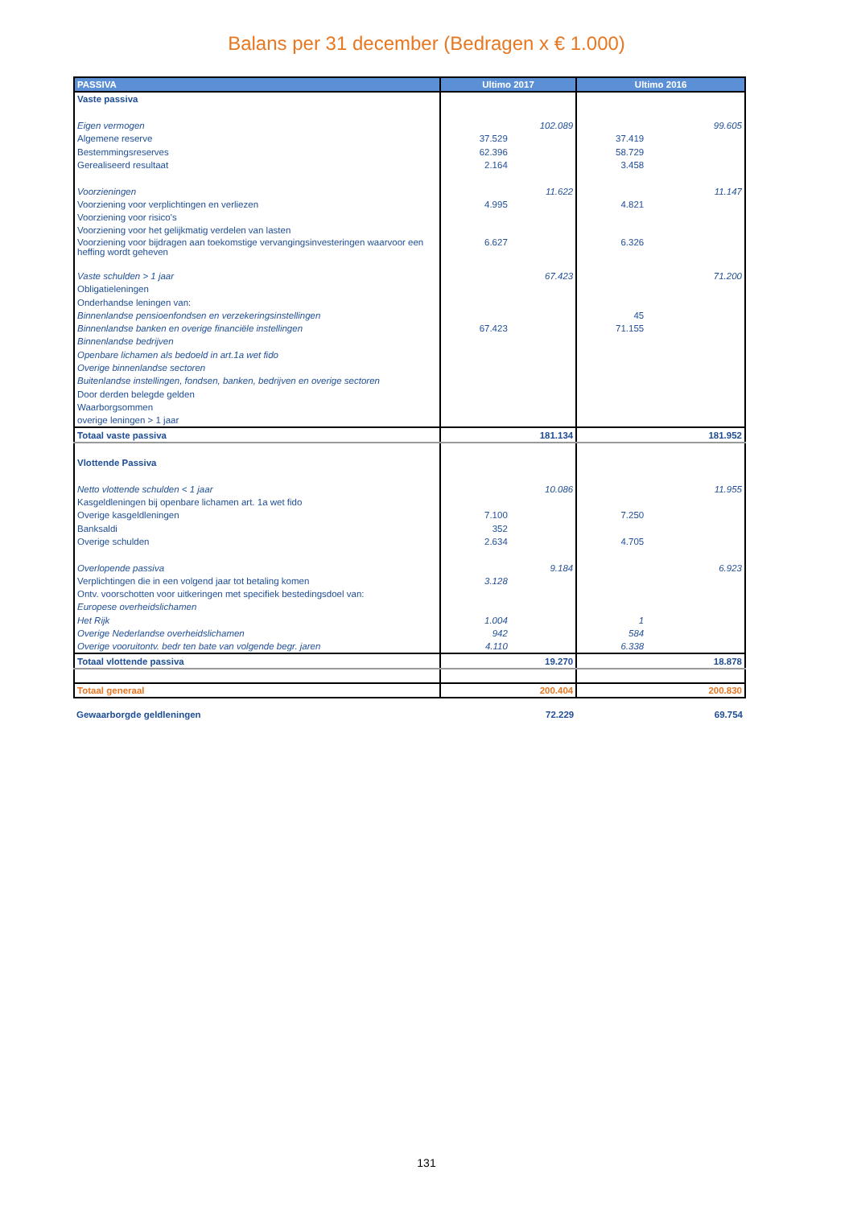Balans per 31 december (Bedragen x € 1.000)
| PASSIVA | Ultimo 2017 | Ultimo 2016 |
| --- | --- | --- |
| Vaste passiva | | |
| Eigen vermogen | 102.089 | 99.605 |
| Algemene reserve | 37.529 | 37.419 |
| Bestemmingsreserves | 62.396 | 58.729 |
| Gerealiseerd resultaat | 2.164 | 3.458 |
| Voorzieningen | 11.622 | 11.147 |
| Voorziening voor verplichtingen en verliezen | 4.995 | 4.821 |
| Voorziening voor risico's | | |
| Voorziening voor het gelijkmatig verdelen van lasten | | |
| Voorziening voor bijdragen aan toekomstige vervangingsinvesteringen waarvoor een heffing wordt geheven | 6.627 | 6.326 |
| Vaste schulden > 1 jaar | 67.423 | 71.200 |
| Obligatieleningen | | |
| Onderhandse leningen van: | | |
| Binnenlandse pensioenfondsen en verzekeringsinstellingen | | 45 |
| Binnenlandse banken en overige financiële instellingen | 67.423 | 71.155 |
| Binnenlandse bedrijven | | |
| Openbare lichamen als bedoeld in art.1a wet fido | | |
| Overige binnenlandse sectoren | | |
| Buitenlandse instellingen, fondsen, banken, bedrijven en overige sectoren | | |
| Door derden belegde gelden | | |
| Waarborgsommen | | |
| overige leningen > 1 jaar | | |
| Totaal vaste passiva | 181.134 | 181.952 |
| Vlottende Passiva | | |
| Netto vlottende schulden < 1 jaar | 10.086 | 11.955 |
| Kasgeldleningen bij openbare lichamen art. 1a wet fido | | |
| Overige kasgeldleningen | 7.100 | 7.250 |
| Banksaldi | 352 | |
| Overige schulden | 2.634 | 4.705 |
| Overlopende passiva | 9.184 | 6.923 |
| Verplichtingen die in een volgend jaar tot betaling komen | 3.128 | |
| Ontv. voorschotten voor uitkeringen met specifiek bestedingsdoel van: | | |
| Europese overheidslichamen | | |
| Het Rijk | 1.004 | 1 |
| Overige Nederlandse overheidslichamen | 942 | 584 |
| Overige vooruitontv. bedr ten bate van volgende begr. jaren | 4.110 | 6.338 |
| Totaal vlottende passiva | 19.270 | 18.878 |
| Totaal generaal | 200.404 | 200.830 |
| Gewaarborgde geldleningen | 72.229 | 69.754 |
131